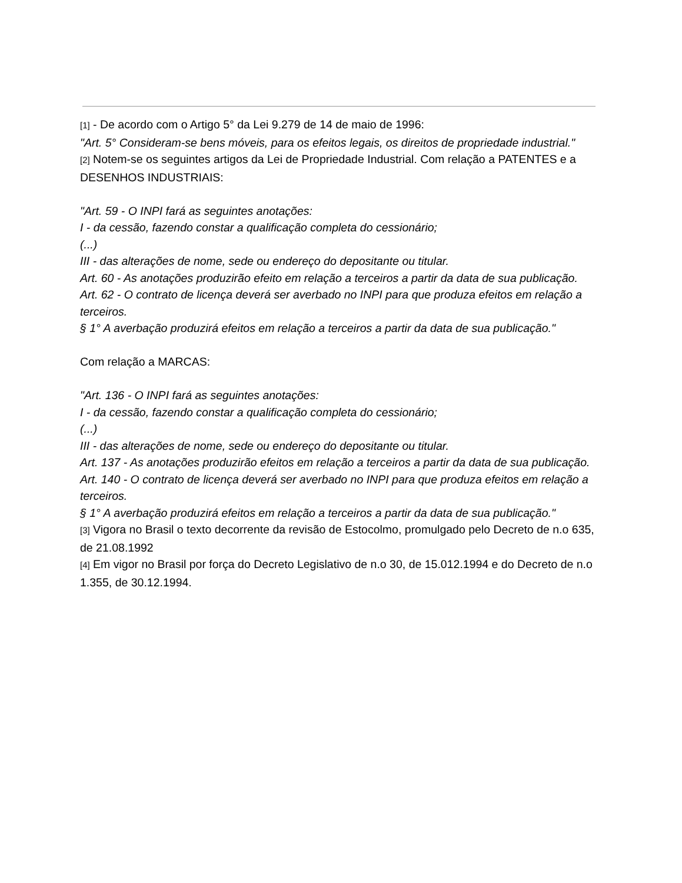[1] - De acordo com o Artigo 5° da Lei 9.279 de 14 de maio de 1996:
"Art. 5° Consideram-se bens móveis, para os efeitos legais, os direitos de propriedade industrial."
[2] Notem-se os seguintes artigos da Lei de Propriedade Industrial. Com relação a PATENTES e a DESENHOS INDUSTRIAIS:
"Art. 59 - O INPI fará as seguintes anotações:
I - da cessão, fazendo constar a qualificação completa do cessionário;
(...)
III - das alterações de nome, sede ou endereço do depositante ou titular.
Art. 60 - As anotações produzirão efeito em relação a terceiros a partir da data de sua publicação.
Art. 62 - O contrato de licença deverá ser averbado no INPI para que produza efeitos em relação a terceiros.
§ 1° A averbação produzirá efeitos em relação a terceiros a partir da data de sua publicação."
Com relação a MARCAS:
"Art. 136 - O INPI fará as seguintes anotações:
I - da cessão, fazendo constar a qualificação completa do cessionário;
(...)
III - das alterações de nome, sede ou endereço do depositante ou titular.
Art. 137 - As anotações produzirão efeitos em relação a terceiros a partir da data de sua publicação.
Art. 140 - O contrato de licença deverá ser averbado no INPI para que produza efeitos em relação a terceiros.
§ 1° A averbação produzirá efeitos em relação a terceiros a partir da data de sua publicação."
[3] Vigora no Brasil o texto decorrente da revisão de Estocolmo, promulgado pelo Decreto de n.o 635, de 21.08.1992
[4] Em vigor no Brasil por força do Decreto Legislativo de n.o 30, de 15.012.1994 e do Decreto de n.o 1.355, de 30.12.1994.